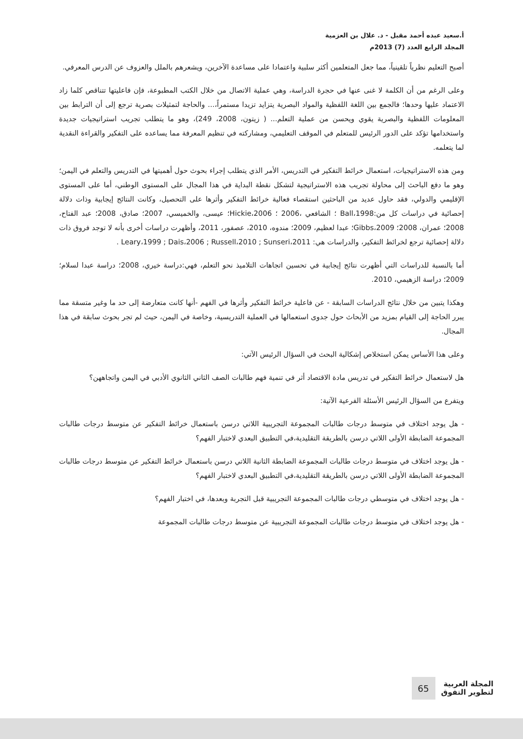أ.سعيد عبده أحمد مقبل - د. علال بن العزمية
المجلد الرابع العدد (7) 2013م
أصبح التعليم نظرياً تلقينياً، مما جعل المتعلمين أكثر سلبية واعتمادا على مساعدة الآخرين، ويشعرهم بالملل والعزوف عن الدرس المعرفي.
وعلى الرغم من أن الكلمة لا غنى عنها في حجرة الدراسة، وهي عملية الاتصال من خلال الكتب المطبوعة، فإن فاعليتها تتناقص كلما زاد الاعتماد عليها وحدها؛ فالجمع بين اللغة اللفظية والمواد البصرية يتزايد تزيدا مستمراً،... والحاجة لتمثيلات بصرية ترجع إلى أن الترابط بين المعلومات اللفظية والبصرية يقوي ويحسن من عملية التعلم... ( زيتون، 2008، 249)، وهو ما يتطلب تجريب استراتيجيات جديدة واستخدامها تؤكد على الدور الرئيس للمتعلم في الموقف التعليمي، ومشاركته في تنظيم المعرفة مما يساعده على التفكير والقراءة النقدية لما يتعلمه.
ومن هذه الاستراتيجيات، استعمال خرائط التفكير في التدريس، الأمر الذي يتطلب إجراء بحوث حول أهميتها في التدريس والتعلم في اليمن؛ وهو ما دفع الباحث إلى محاولة تجريب هذه الاستراتيجية لتشكل نقطة البداية في هذا المجال على المستوى الوطني، أما على المستوى الإقليمي والدولي، فقد حاول عديد من الباحثين استقصاء فعالية خرائط التفكير وأثرها على التحصيل، وكانت النتائج إيجابية وذات دلالة إحصائية في دراسات كل من:Ball،1998 ؛ الشافعي ،2006 ؛ Hickie،2006؛ عيسى، والخميسي، 2007؛ صادق، 2008؛ عبد الفتاح، 2008؛ عمران، 2008؛ Gibbs،2009؛ عبدا لعظيم، 2009؛ مندوه، 2010، عصفور، 2011، وأظهرت دراسات أخرى بأنه لا توجد فروق ذات دلالة إحصائية ترجع لخرائط التفكير، والدراسات هي: Leary،1999 ; Dais،2006 ; Russell،2010 ; Sunseri،2011 .
أما بالنسبة للدراسات التي أظهرت نتائج إيجابية في تحسين اتجاهات التلاميذ نحو التعلم، فهي:دراسة خيري، 2008؛ دراسة عبدا لسلام؛ 2009؛ دراسة الزهيمي، 2010.
وهكذا يتبين من خلال نتائج الدراسات السابقة - عن فاعلية خرائط التفكير وأثرها في الفهم -أنها كانت متعارضة إلى حد ما وغير متسقة مما يبرر الحاجة إلى القيام بمزيد من الأبحاث حول جدوى استعمالها في العملية التدريسية، وخاصة في اليمن، حيث لم تجر بحوث سابقة في هذا المجال.
وعلى هذا الأساس يمكن استخلاص إشكالية البحث في السؤال الرئيس الآتي:
هل لاستعمال خرائط التفكير في تدريس مادة الاقتصاد أثر في تنمية فهم طالبات الصف الثاني الثانوي الأدبي في اليمن واتجاههن؟
ويتفرع من السؤال الرئيس الأسئلة الفرعية الآتية:
- هل يوجد اختلاف في متوسط درجات طالبات المجموعة التجريبية اللاتي درسن باستعمال خرائط التفكير عن متوسط درجات طالبات المجموعة الضابطة الأولى اللاتي درسن بالطريقة التقليدية،في التطبيق البعدي لاختبار الفهم؟
- هل يوجد اختلاف في متوسط درجات طالبات المجموعة الضابطة الثانية اللاتي درسن باستعمال خرائط التفكير عن متوسط درجات طالبات المجموعة الضابطة الأولى اللاتي درسن بالطريقة التقليدية،في التطبيق البعدي لاختبار الفهم؟
- هل يوجد اختلاف في متوسطي درجات طالبات المجموعة التجريبية قبل التجربة وبعدها، في اختبار الفهم؟
- هل يوجد اختلاف في متوسط درجات طالبات المجموعة التجريبية عن متوسط درجات طالبات المجموعة
المجلة العربية
لتطوير التفوق
65